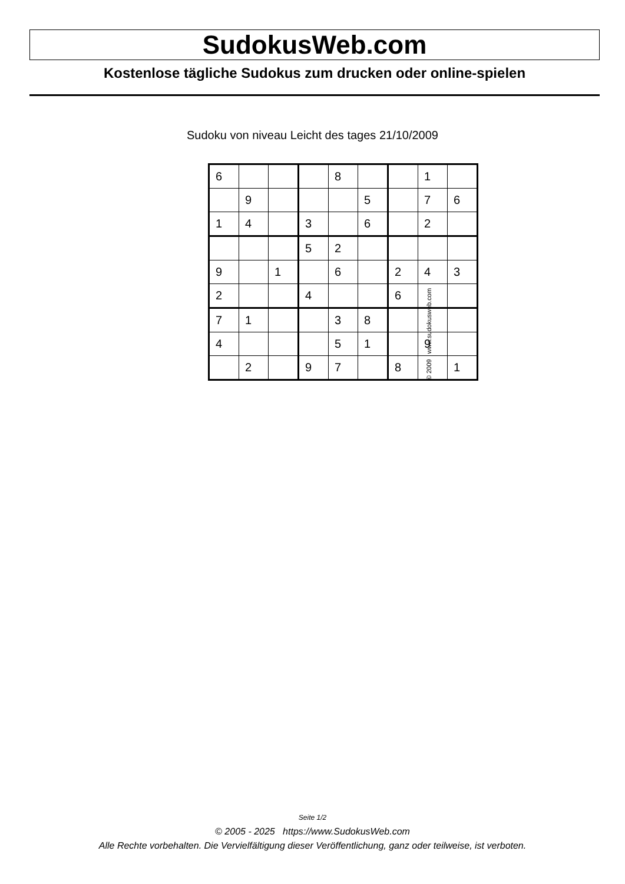SudokusWeb.com
Kostenlose tägliche Sudokus zum drucken oder online-spielen
Sudoku von niveau Leicht des tages 21/10/2009
| 6 | | | | 8 | | | 1 | |
| | 9 | | | | 5 | | 7 | 6 |
| 1 | 4 | | 3 | | 6 | | 2 | |
| | | | 5 | 2 | | | | |
| 9 | | 1 | | 6 | | 2 | 4 | 3 |
| 2 | | | 4 | | | 6 | | |
| 7 | 1 | | | 3 | 8 | | | |
| 4 | | | | 5 | 1 | | 9 | |
| | 2 | | 9 | 7 | | 8 | | 1 |
© 2009 www.sudokusweb.com
Seite 1/2
© 2005 - 2025 https://www.SudokusWeb.com
Alle Rechte vorbehalten. Die Vervielfältigung dieser Veröffentlichung, ganz oder teilweise, ist verboten.